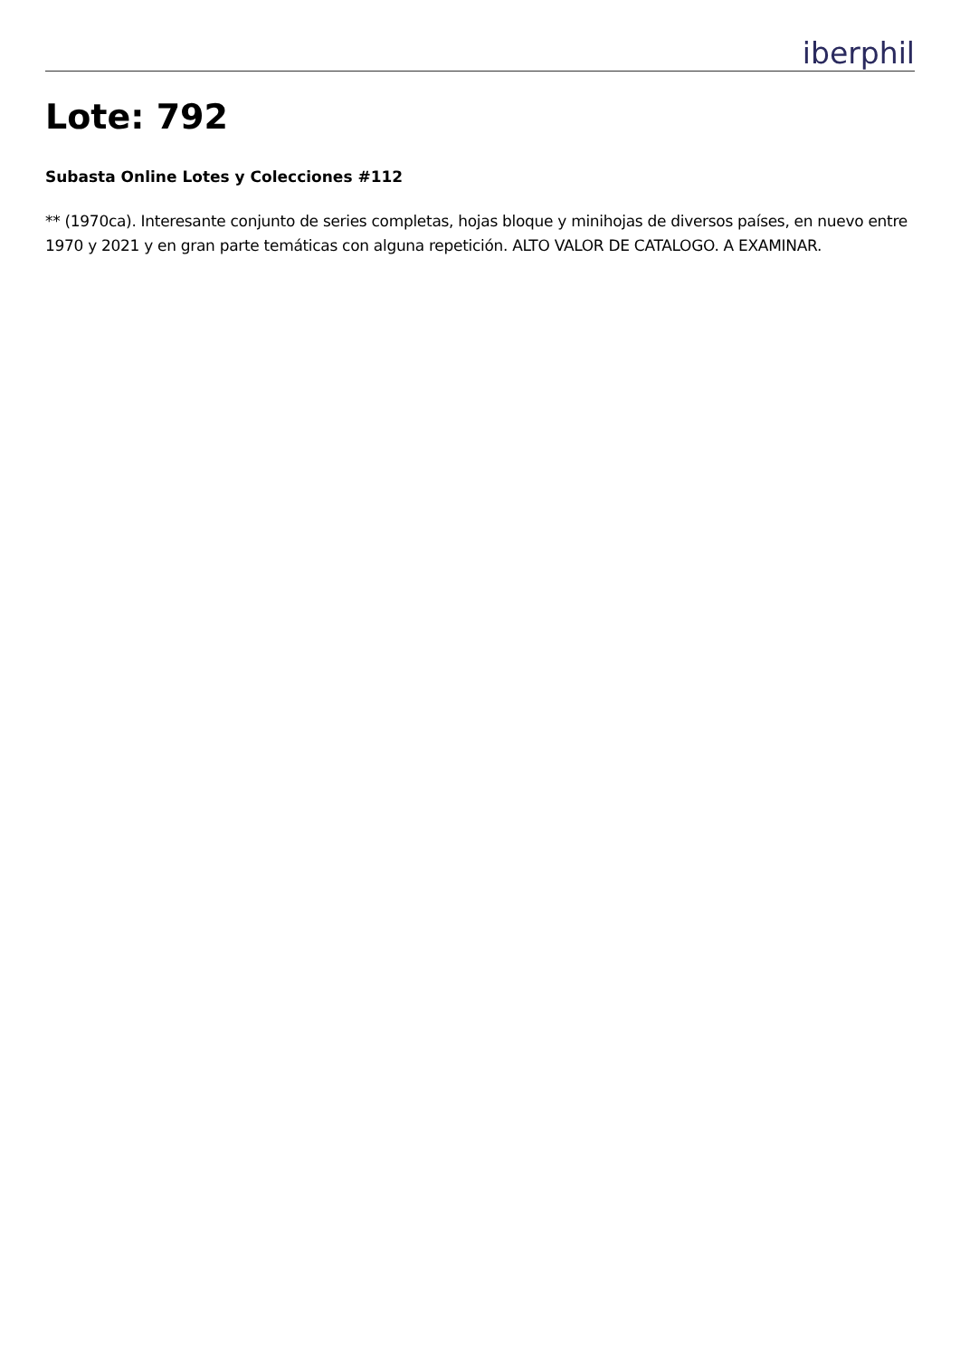iberphil
Lote: 792
Subasta Online Lotes y Colecciones #112
** (1970ca). Interesante conjunto de series completas, hojas bloque y minihojas de diversos países, en nuevo entre 1970 y 2021 y en gran parte temáticas con alguna repetición. ALTO VALOR DE CATALOGO. A EXAMINAR.